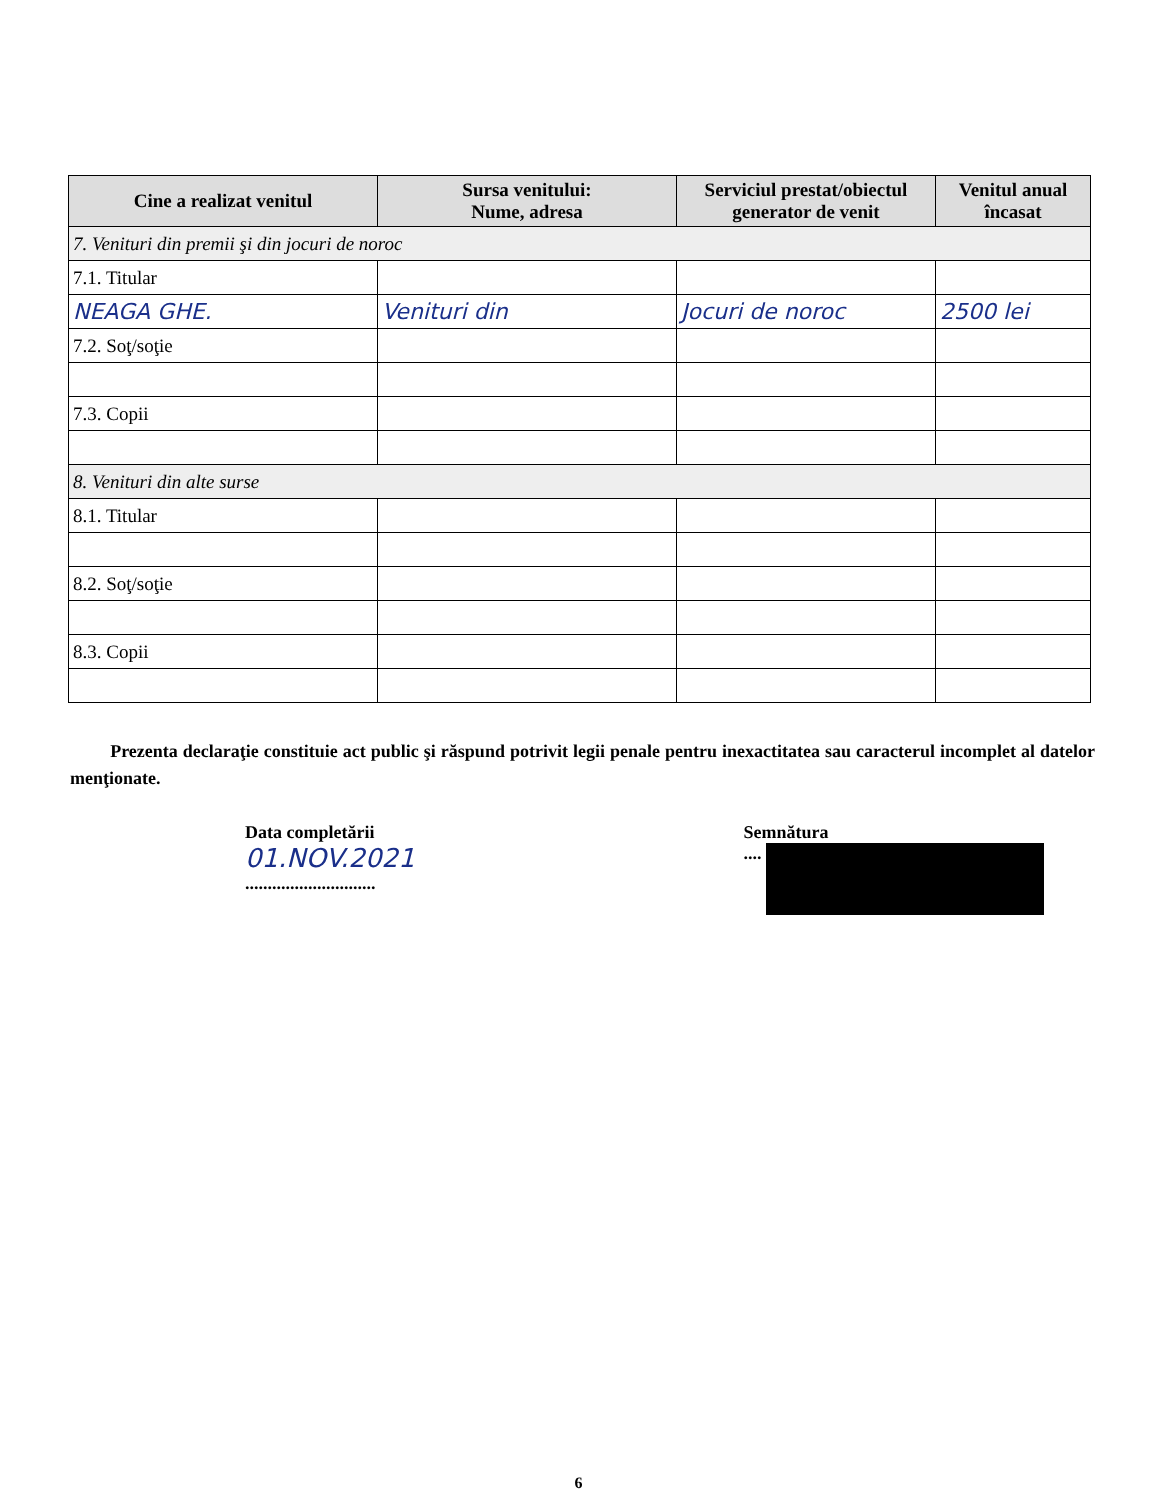| Cine a realizat venitul | Sursa venitului: Nume, adresa | Serviciul prestat/obiectul generator de venit | Venitul anual încasat |
| --- | --- | --- | --- |
| 7. Venituri din premii şi din jocuri de noroc | | | |
| 7.1. Titular | | | |
| NEAGA GHE. | Venituri din | Jocuri de noroc | 2500 lei |
| 7.2. Soţ/soţie | | | |
| 7.3. Copii | | | |
| 8. Venituri din alte surse | | | |
| 8.1. Titular | | | |
| 8.2. Soţ/soţie | | | |
| 8.3. Copii | | | |
Prezenta declaraţie constituie act public şi răspund potrivit legii penale pentru inexactitatea sau caracterul incomplet al datelor menţionate.
Data completării
01.NOV.2021
.............................
Semnătura
....
6